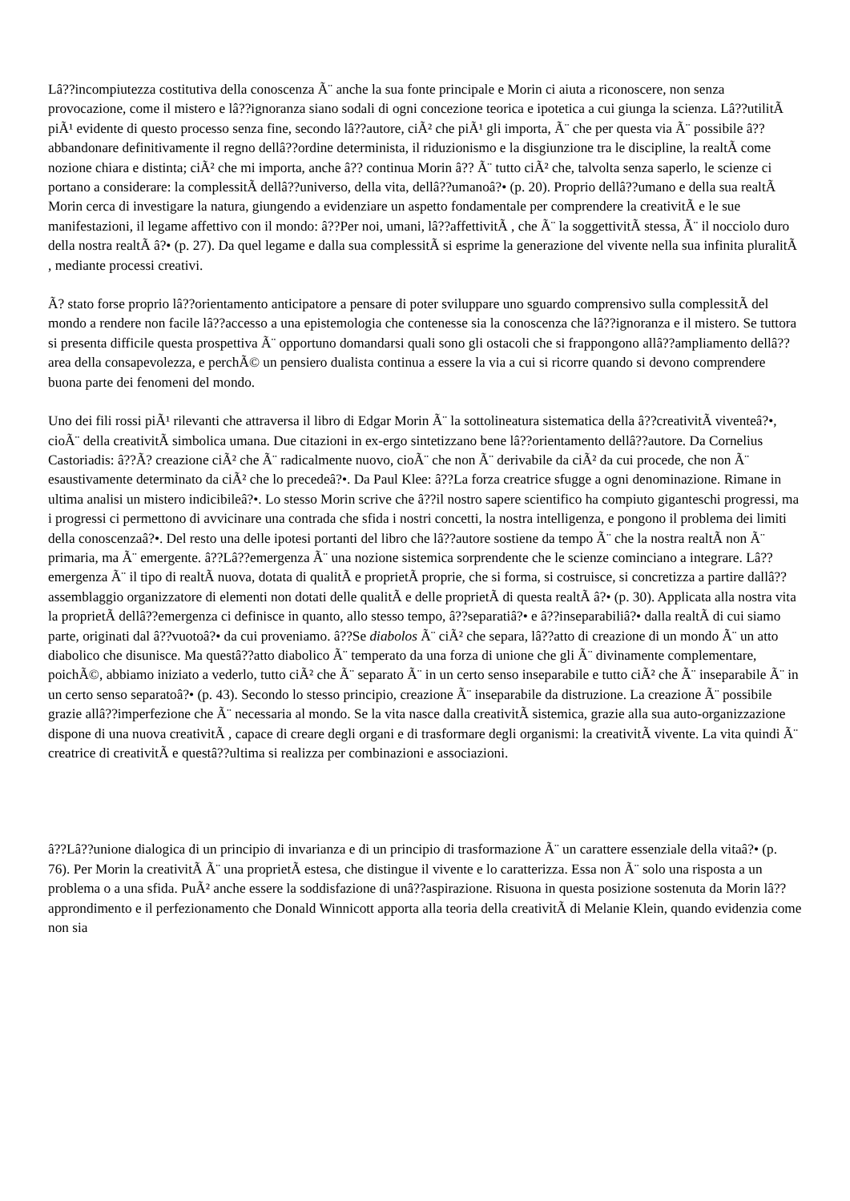Lâ??incompiutezza costitutiva della conoscenza Ã¨ anche la sua fonte principale e Morin ci aiuta a riconoscere, non senza provocazione, come il mistero e lâ??ignoranza siano sodali di ogni concezione teorica e ipotetica a cui giunga la scienza. Lâ??utilitÃ piÃ¹ evidente di questo processo senza fine, secondo lâ??autore, ciÃ² che piÃ¹ gli importa, Ã¨ che per questa via Ã¨ possibile â??abbandonare definitivamente il regno dellâ??ordine determinista, il riduzionismo e la disgiunzione tra le discipline, la realtÃ come nozione chiara e distinta; ciÃ² che mi importa, anche â?? continua Morin â?? Ã¨ tutto ciÃ² che, talvolta senza saperlo, le scienze ci portano a considerare: la complessitÃ dellâ??universo, della vita, dellâ??umanoâ?• (p. 20). Proprio dellâ??umano e della sua realtÃ Morin cerca di investigare la natura, giungendo a evidenziare un aspetto fondamentale per comprendere la creativitÃ e le sue manifestazioni, il legame affettivo con il mondo: â??Per noi, umani, lâ??affettivitÃ , che Ã¨ la soggettivitÃ stessa, Ã¨ il nocciolo duro della nostra realtÃ â?• (p. 27). Da quel legame e dalla sua complessitÃ si esprime la generazione del vivente nella sua infinita pluralitÃ , mediante processi creativi.
Ã? stato forse proprio lâ??orientamento anticipatore a pensare di poter sviluppare uno sguardo comprensivo sulla complessitÃ del mondo a rendere non facile lâ??accesso a una epistemologia che contenesse sia la conoscenza che lâ??ignoranza e il mistero. Se tuttora si presenta difficile questa prospettiva Ã¨ opportuno domandarsi quali sono gli ostacoli che si frappongono allâ??ampliamento dellâ??area della consapevolezza, e perchÃ© un pensiero dualista continua a essere la via a cui si ricorre quando si devono comprendere buona parte dei fenomeni del mondo.
Uno dei fili rossi piÃ¹ rilevanti che attraversa il libro di Edgar Morin Ã¨ la sottolineatura sistematica della â??creativitÃ viventeâ?•, cioÃ¨ della creativitÃ simbolica umana. Due citazioni in ex-ergo sintetizzano bene lâ??orientamento dellâ??autore. Da Cornelius Castoriadis: â??Ã? creazione ciÃ² che Ã¨ radicalmente nuovo, cioÃ¨ che non Ã¨ derivabile da ciÃ² da cui procede, che non Ã¨ esaustivamente determinato da ciÃ² che lo precedeâ?•. Da Paul Klee: â??La forza creatrice sfugge a ogni denominazione. Rimane in ultima analisi un mistero indicibileâ?•. Lo stesso Morin scrive che â??il nostro sapere scientifico ha compiuto giganteschi progressi, ma i progressi ci permettono di avvicinare una contrada che sfida i nostri concetti, la nostra intelligenza, e pongono il problema dei limiti della conoscenzaâ?•. Del resto una delle ipotesi portanti del libro che lâ??autore sostiene da tempo Ã¨ che la nostra realtÃ non Ã¨ primaria, ma Ã¨ emergente. â??Lâ??emergenza Ã¨ una nozione sistemica sorprendente che le scienze cominciano a integrare. Lâ??emergenza Ã¨ il tipo di realtÃ nuova, dotata di qualitÃ e proprietÃ proprie, che si forma, si costruisce, si concretizza a partire dallâ??assemblaggio organizzatore di elementi non dotati delle qualitÃ e delle proprietÃ di questa realtÃ â?• (p. 30). Applicata alla nostra vita la proprietÃ dellâ??emergenza ci definisce in quanto, allo stesso tempo, â??separatiâ?• e â??inseparabiliâ?• dalla realtÃ di cui siamo parte, originati dal â??vuotoâ?• da cui proveniamo. â??Se diabolos Ã¨ ciÃ² che separa, lâ??atto di creazione di un mondo Ã¨ un atto diabolico che disunisce. Ma questâ??atto diabolico Ã¨ temperato da una forza di unione che gli Ã¨ divinamente complementare, poichÃ©, abbiamo iniziato a vederlo, tutto ciÃ² che Ã¨ separato Ã¨ in un certo senso inseparabile e tutto ciÃ² che Ã¨ inseparabile Ã¨ in un certo senso separatoâ?• (p. 43). Secondo lo stesso principio, creazione Ã¨ inseparabile da distruzione. La creazione Ã¨ possibile grazie allâ??imperfezione che Ã¨ necessaria al mondo. Se la vita nasce dalla creativitÃ sistemica, grazie alla sua auto-organizzazione dispone di una nuova creativitÃ , capace di creare degli organi e di trasformare degli organismi: la creativitÃ vivente. La vita quindi Ã¨ creatrice di creativitÃ e questâ??ultima si realizza per combinazioni e associazioni.
â??Lâ??unione dialogica di un principio di invarianza e di un principio di trasformazione Ã¨ un carattere essenziale della vitaâ?• (p. 76). Per Morin la creativitÃ Ã¨ una proprietÃ estesa, che distingue il vivente e lo caratterizza. Essa non Ã¨ solo una risposta a un problema o a una sfida. PuÃ² anche essere la soddisfazione di unâ??aspirazione. Risuona in questa posizione sostenuta da Morin lâ??approndimento e il perfezionamento che Donald Winnicott apporta alla teoria della creativitÃ di Melanie Klein, quando evidenzia come non sia